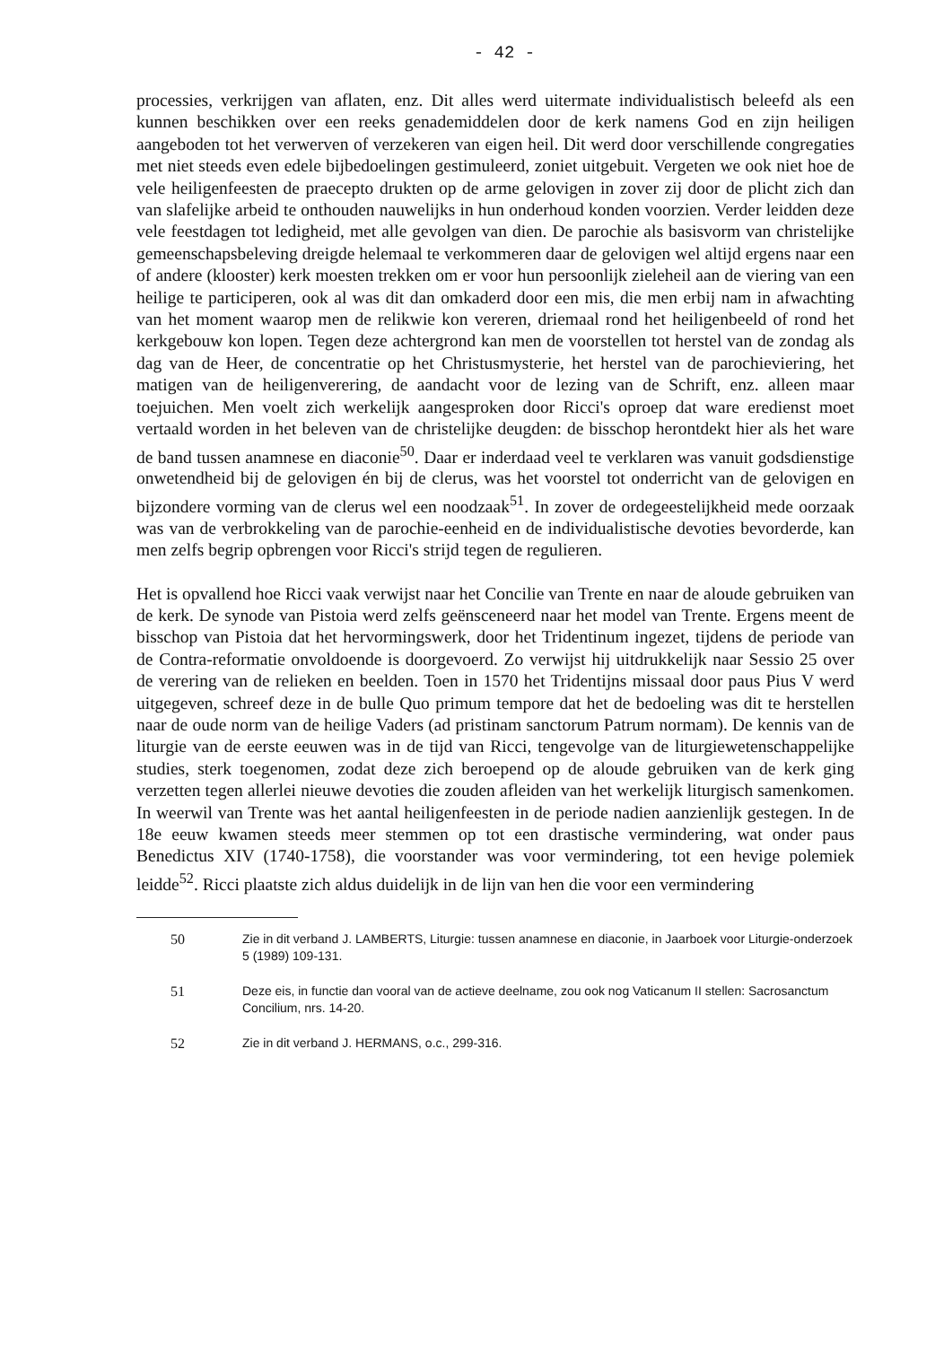- 42 -
processies, verkrijgen van aflaten, enz. Dit alles werd uitermate individualistisch beleefd als een kunnen beschikken over een reeks genademiddelen door de kerk namens God en zijn heiligen aangeboden tot het verwerven of verzekeren van eigen heil. Dit werd door verschillende congregaties met niet steeds even edele bijbedoelingen gestimuleerd, zoniet uitgebuit. Vergeten we ook niet hoe de vele heiligenfeesten de praecepto drukten op de arme gelovigen in zover zij door de plicht zich dan van slafelijke arbeid te onthouden nauwelijks in hun onderhoud konden voorzien. Verder leidden deze vele feestdagen tot ledigheid, met alle gevolgen van dien. De parochie als basisvorm van christelijke gemeenschapsbeleving dreigde helemaal te verkommeren daar de gelovigen wel altijd ergens naar een of andere (klooster) kerk moesten trekken om er voor hun persoonlijk zieleheil aan de viering van een heilige te participeren, ook al was dit dan omkaderd door een mis, die men erbij nam in afwachting van het moment waarop men de relikwie kon vereren, driemaal rond het heiligenbeeld of rond het kerkgebouw kon lopen. Tegen deze achtergrond kan men de voorstellen tot herstel van de zondag als dag van de Heer, de concentratie op het Christusmysterie, het herstel van de parochieviering, het matigen van de heiligenverering, de aandacht voor de lezing van de Schrift, enz. alleen maar toejuichen. Men voelt zich werkelijk aangesproken door Ricci's oproep dat ware eredienst moet vertaald worden in het beleven van de christelijke deugden: de bisschop herontdekt hier als het ware de band tussen anamnese en diaconie<sup>50</sup>. Daar er inderdaad veel te verklaren was vanuit godsdienstige onwetendheid bij de gelovigen én bij de clerus, was het voorstel tot onderricht van de gelovigen en bijzondere vorming van de clerus wel een noodzaak<sup>51</sup>. In zover de ordegeestelijkheid mede oorzaak was van de verbrokkeling van de parochie-eenheid en de individualistische devoties bevorderde, kan men zelfs begrip opbrengen voor Ricci's strijd tegen de regulieren.
Het is opvallend hoe Ricci vaak verwijst naar het Concilie van Trente en naar de aloude gebruiken van de kerk. De synode van Pistoia werd zelfs geënsceneerd naar het model van Trente. Ergens meent de bisschop van Pistoia dat het hervormingswerk, door het Tridentinum ingezet, tijdens de periode van de Contra-reformatie onvoldoende is doorgevoerd. Zo verwijst hij uitdrukkelijk naar Sessio 25 over de verering van de relieken en beelden. Toen in 1570 het Tridentijns missaal door paus Pius V werd uitgegeven, schreef deze in de bulle Quo primum tempore dat het de bedoeling was dit te herstellen naar de oude norm van de heilige Vaders (ad pristinam sanctorum Patrum normam). De kennis van de liturgie van de eerste eeuwen was in de tijd van Ricci, tengevolge van de liturgiewetenschappelijke studies, sterk toegenomen, zodat deze zich beroepend op de aloude gebruiken van de kerk ging verzetten tegen allerlei nieuwe devoties die zouden afleiden van het werkelijk liturgisch samenkomen. In weerwil van Trente was het aantal heiligenfeesten in de periode nadien aanzienlijk gestegen. In de 18e eeuw kwamen steeds meer stemmen op tot een drastische vermindering, wat onder paus Benedictus XIV (1740-1758), die voorstander was voor vermindering, tot een hevige polemiek leidde<sup>52</sup>. Ricci plaatste zich aldus duidelijk in de lijn van hen die voor een vermindering
50 Zie in dit verband J. LAMBERTS, Liturgie: tussen anamnese en diaconie, in Jaarboek voor Liturgie-onderzoek 5 (1989) 109-131.
51 Deze eis, in functie dan vooral van de actieve deelname, zou ook nog Vaticanum II stellen: Sacrosanctum Concilium, nrs. 14-20.
52 Zie in dit verband J. HERMANS, o.c., 299-316.